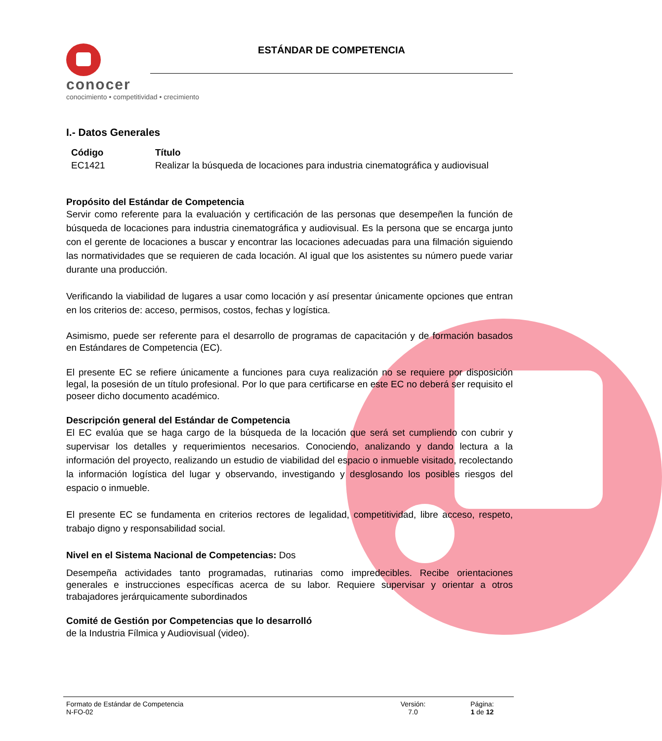conocer
conocimiento • competitividad • crecimiento
ESTÁNDAR DE COMPETENCIA
I.- Datos Generales
| Código | Título |
| --- | --- |
| EC1421 | Realizar la búsqueda de locaciones para industria cinematográfica y audiovisual |
Propósito del Estándar de Competencia
Servir como referente para la evaluación y certificación de las personas que desempeñen la función de búsqueda de locaciones para industria cinematográfica y audiovisual. Es la persona que se encarga junto con el gerente de locaciones a buscar y encontrar las locaciones adecuadas para una filmación siguiendo las normatividades que se requieren de cada locación. Al igual que los asistentes su número puede variar durante una producción.
Verificando la viabilidad de lugares a usar como locación y así presentar únicamente opciones que entran en los criterios de: acceso, permisos, costos, fechas y logística.
Asimismo, puede ser referente para el desarrollo de programas de capacitación y de formación basados en Estándares de Competencia (EC).
El presente EC se refiere únicamente a funciones para cuya realización no se requiere por disposición legal, la posesión de un título profesional. Por lo que para certificarse en este EC no deberá ser requisito el poseer dicho documento académico.
Descripción general del Estándar de Competencia
El EC evalúa que se haga cargo de la búsqueda de la locación que será set cumpliendo con cubrir y supervisar los detalles y requerimientos necesarios. Conociendo, analizando y dando lectura a la información del proyecto, realizando un estudio de viabilidad del espacio o inmueble visitado, recolectando la información logística del lugar y observando, investigando y desglosando los posibles riesgos del espacio o inmueble.
El presente EC se fundamenta en criterios rectores de legalidad, competitividad, libre acceso, respeto, trabajo digno y responsabilidad social.
Nivel en el Sistema Nacional de Competencias: Dos
Desempeña actividades tanto programadas, rutinarias como impredecibles. Recibe orientaciones generales e instrucciones específicas acerca de su labor. Requiere supervisar y orientar a otros trabajadores jerárquicamente subordinados
Comité de Gestión por Competencias que lo desarrolló
de la Industria Fílmica y Audiovisual (video).
Formato de Estándar de Competencia
N-FO-02
Versión:
7.0
Página:
1 de 12